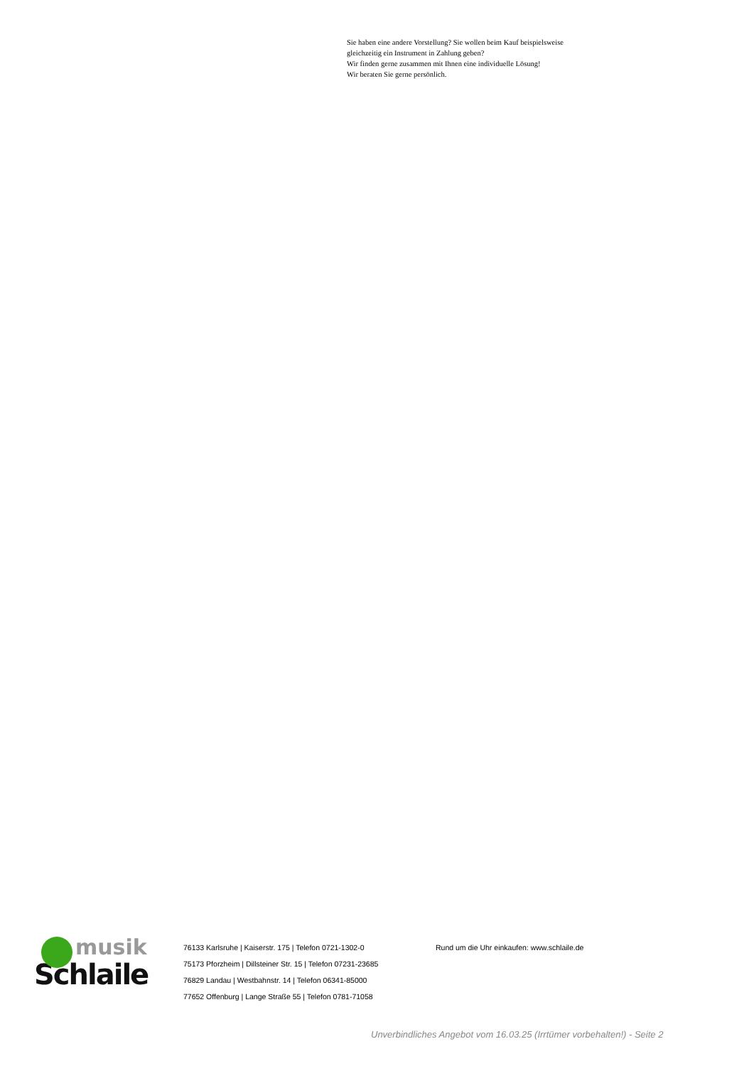Sie haben eine andere Vorstellung? Sie wollen beim Kauf beispielsweise
gleichzeitig ein Instrument in Zahlung geben?
Wir finden gerne zusammen mit Ihnen eine individuelle Lösung!
Wir beraten Sie gerne persönlich.
musik
Schlaile
76133 Karlsruhe | Kaiserstr. 175 | Telefon 0721-1302-0
75173 Pforzheim | Dillsteiner Str. 15 | Telefon 07231-23685
76829 Landau | Westbahnstr. 14 | Telefon 06341-85000
77652 Offenburg | Lange Straße 55 | Telefon 0781-71058
Rund um die Uhr einkaufen: www.schlaile.de
Unverbindliches Angebot vom 16.03.25 (Irrtümer vorbehalten!) - Seite 2